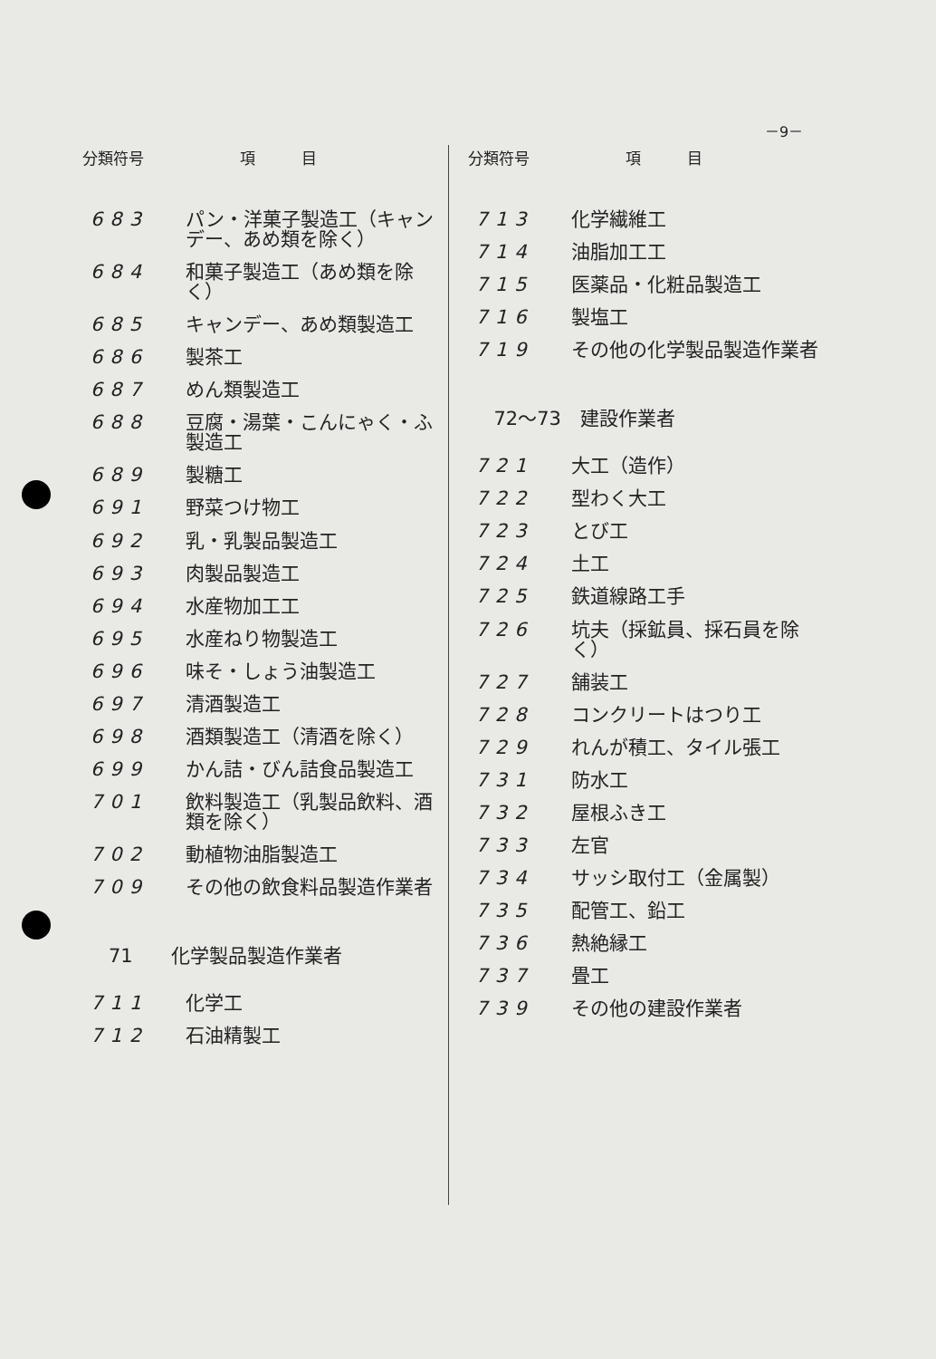－9－
| 分類符号 | 項 目 |
| --- | --- |
| 683 | パン・洋菓子製造工（キャンデー、あめ類を除く） |
| 684 | 和菓子製造工（あめ類を除く） |
| 685 | キャンデー、あめ類製造工 |
| 686 | 製茶工 |
| 687 | めん類製造工 |
| 688 | 豆腐・湯葉・こんにゃく・ふ製造工 |
| 689 | 製糖工 |
| 691 | 野菜つけ物工 |
| 692 | 乳・乳製品製造工 |
| 693 | 肉製品製造工 |
| 694 | 水産物加工工 |
| 695 | 水産ねり物製造工 |
| 696 | 味そ・しょう油製造工 |
| 697 | 清酒製造工 |
| 698 | 酒類製造工（清酒を除く） |
| 699 | かん詰・びん詰食品製造工 |
| 701 | 飲料製造工（乳製品飲料、酒類を除く） |
| 702 | 動植物油脂製造工 |
| 709 | その他の飲食料品製造作業者 |
| 71 化学製品製造作業者 | |
| 711 | 化学工 |
| 712 | 石油精製工 |
| 分類符号 | 項 目 |
| --- | --- |
| 713 | 化学繊維工 |
| 714 | 油脂加工工 |
| 715 | 医薬品・化粧品製造工 |
| 716 | 製塩工 |
| 719 | その他の化学製品製造作業者 |
| 72～73 建設作業者 | |
| 721 | 大工（造作） |
| 722 | 型わく大工 |
| 723 | とび工 |
| 724 | 土工 |
| 725 | 鉄道線路工手 |
| 726 | 坑夫（採鉱員、採石員を除く） |
| 727 | 舗装工 |
| 728 | コンクリートはつり工 |
| 729 | れんが積工、タイル張工 |
| 731 | 防水工 |
| 732 | 屋根ふき工 |
| 733 | 左官 |
| 734 | サッシ取付工（金属製） |
| 735 | 配管工、鉛工 |
| 736 | 熱絶縁工 |
| 737 | 畳工 |
| 739 | その他の建設作業者 |